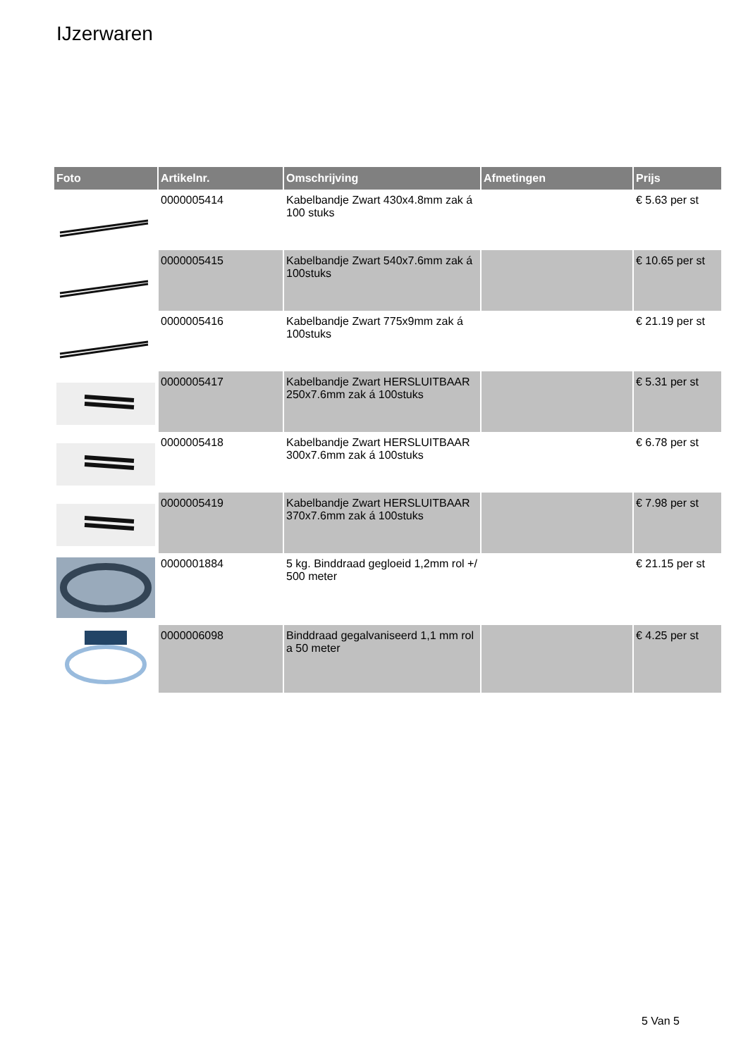IJzerwaren
| Foto | Artikelnr. | Omschrijving | Afmetingen | Prijs |
| --- | --- | --- | --- | --- |
| | 0000005414 | Kabelbandje Zwart 430x4.8mm zak á 100 stuks | | € 5.63 per st |
| | 0000005415 | Kabelbandje Zwart 540x7.6mm zak á 100stuks | | € 10.65 per st |
| | 0000005416 | Kabelbandje Zwart 775x9mm zak á 100stuks | | € 21.19 per st |
| | 0000005417 | Kabelbandje Zwart HERSLUITBAAR 250x7.6mm zak á 100stuks | | € 5.31 per st |
| | 0000005418 | Kabelbandje Zwart HERSLUITBAAR 300x7.6mm zak á 100stuks | | € 6.78 per st |
| | 0000005419 | Kabelbandje Zwart HERSLUITBAAR 370x7.6mm zak á 100stuks | | € 7.98 per st |
| | 0000001884 | 5 kg. Binddraad gegloeid 1,2mm rol +/ 500 meter | | € 21.15 per st |
| | 0000006098 | Binddraad gegalvaniseerd 1,1 mm rol a 50 meter | | € 4.25 per st |
5 Van 5